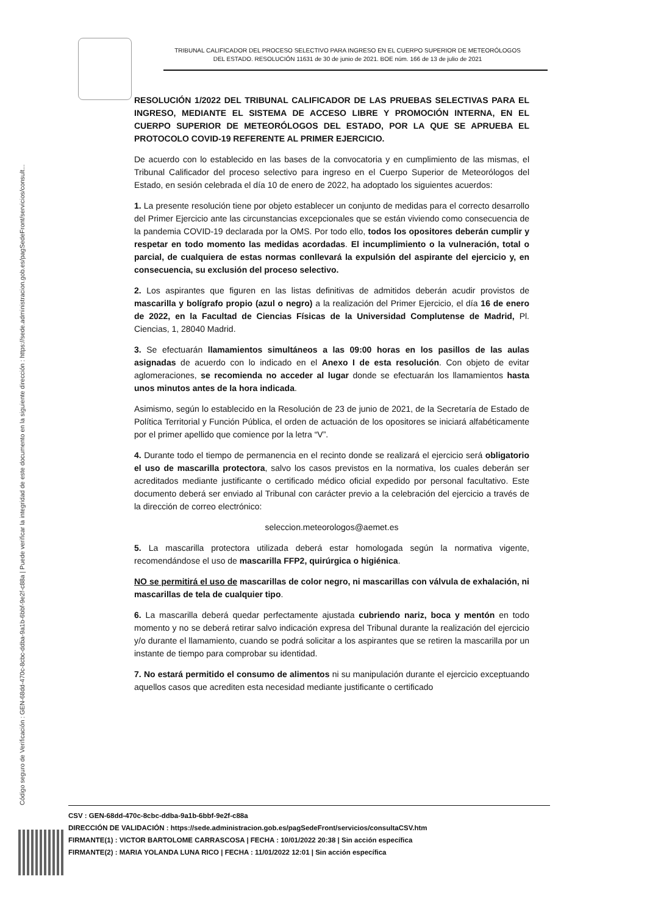Código seguro de Verificación : GEN-68dd-470c-8cbc-ddba-9a1b-6bbf-9e2f-c88a | Puede verificar la integridad de este documento en la siguiente dirección : https://sede.administracion.gob.es/pagSedeFront/servicios/consult...
TRIBUNAL CALIFICADOR DEL PROCESO SELECTIVO PARA INGRESO EN EL CUERPO SUPERIOR DE METEORÓLOGOS DEL ESTADO. RESOLUCIÓN 11631 de 30 de junio de 2021. BOE núm. 166 de 13 de julio de 2021
RESOLUCIÓN 1/2022 DEL TRIBUNAL CALIFICADOR DE LAS PRUEBAS SELECTIVAS PARA EL INGRESO, MEDIANTE EL SISTEMA DE ACCESO LIBRE Y PROMOCIÓN INTERNA, EN EL CUERPO SUPERIOR DE METEORÓLOGOS DEL ESTADO, POR LA QUE SE APRUEBA EL PROTOCOLO COVID-19 REFERENTE AL PRIMER EJERCICIO.
De acuerdo con lo establecido en las bases de la convocatoria y en cumplimiento de las mismas, el Tribunal Calificador del proceso selectivo para ingreso en el Cuerpo Superior de Meteorólogos del Estado, en sesión celebrada el día 10 de enero de 2022, ha adoptado los siguientes acuerdos:
1. La presente resolución tiene por objeto establecer un conjunto de medidas para el correcto desarrollo del Primer Ejercicio ante las circunstancias excepcionales que se están viviendo como consecuencia de la pandemia COVID-19 declarada por la OMS. Por todo ello, todos los opositores deberán cumplir y respetar en todo momento las medidas acordadas. El incumplimiento o la vulneración, total o parcial, de cualquiera de estas normas conllevará la expulsión del aspirante del ejercicio y, en consecuencia, su exclusión del proceso selectivo.
2. Los aspirantes que figuren en las listas definitivas de admitidos deberán acudir provistos de mascarilla y bolígrafo propio (azul o negro) a la realización del Primer Ejercicio, el día 16 de enero de 2022, en la Facultad de Ciencias Físicas de la Universidad Complutense de Madrid, Pl. Ciencias, 1, 28040 Madrid.
3. Se efectuarán llamamientos simultáneos a las 09:00 horas en los pasillos de las aulas asignadas de acuerdo con lo indicado en el Anexo I de esta resolución. Con objeto de evitar aglomeraciones, se recomienda no acceder al lugar donde se efectuarán los llamamientos hasta unos minutos antes de la hora indicada.
Asimismo, según lo establecido en la Resolución de 23 de junio de 2021, de la Secretaría de Estado de Política Territorial y Función Pública, el orden de actuación de los opositores se iniciará alfabéticamente por el primer apellido que comience por la letra “V”.
4. Durante todo el tiempo de permanencia en el recinto donde se realizará el ejercicio será obligatorio el uso de mascarilla protectora, salvo los casos previstos en la normativa, los cuales deberán ser acreditados mediante justificante o certificado médico oficial expedido por personal facultativo. Este documento deberá ser enviado al Tribunal con carácter previo a la celebración del ejercicio a través de la dirección de correo electrónico:
seleccion.meteorologos@aemet.es
5. La mascarilla protectora utilizada deberá estar homologada según la normativa vigente, recomendándose el uso de mascarilla FFP2, quirúrgica o higiénica.
NO se permitirá el uso de mascarillas de color negro, ni mascarillas con válvula de exhalación, ni mascarillas de tela de cualquier tipo.
6. La mascarilla deberá quedar perfectamente ajustada cubriendo nariz, boca y mentón en todo momento y no se deberá retirar salvo indicación expresa del Tribunal durante la realización del ejercicio y/o durante el llamamiento, cuando se podrá solicitar a los aspirantes que se retiren la mascarilla por un instante de tiempo para comprobar su identidad.
7. No estará permitido el consumo de alimentos ni su manipulación durante el ejercicio exceptuando aquellos casos que acrediten esta necesidad mediante justificante o certificado
CSV : GEN-68dd-470c-8cbc-ddba-9a1b-6bbf-9e2f-c88a
DIRECCIÓN DE VALIDACIÓN : https://sede.administracion.gob.es/pagSedeFront/servicios/consultaCSV.htm
FIRMANTE(1) : VICTOR BARTOLOME CARRASCOSA | FECHA : 10/01/2022 20:38 | Sin acción específica
FIRMANTE(2) : MARIA YOLANDA LUNA RICO | FECHA : 11/01/2022 12:01 | Sin acción específica